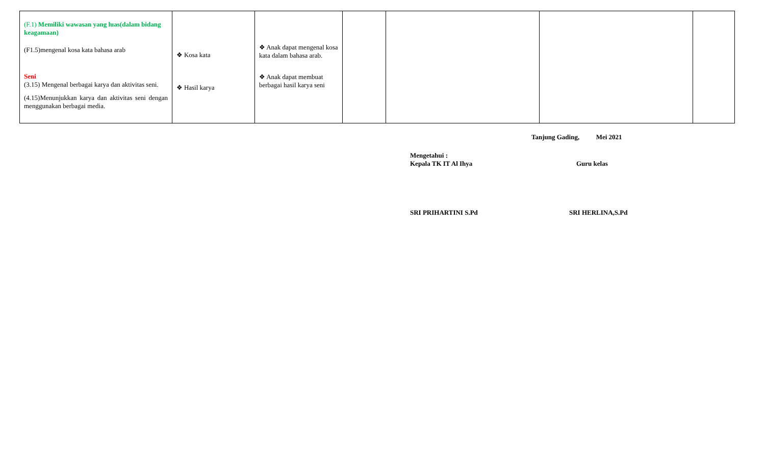| (F.1) Memiliki wawasan yang luas(dalam bidang keagamaan) (F1.5)mengenal kosa kata bahasa arab Seni (3.15) Mengenal berbagai karya dan aktivitas seni. (4.15)Menunjukkan karya dan aktivitas seni dengan menggunakan berbagai media. | ❖ Kosa kata ❖ Hasil karya | ❖ Anak dapat mengenal kosa kata dalam bahasa arab. ❖ Anak dapat membuat berbagai hasil karya seni | | | | |
Tanjung Gading, Mei 2021
Mengetahui :
Kepala TK IT Al Ihya
SRI PRIHARTINI S.Pd
Guru kelas
SRI HERLINA,S.Pd